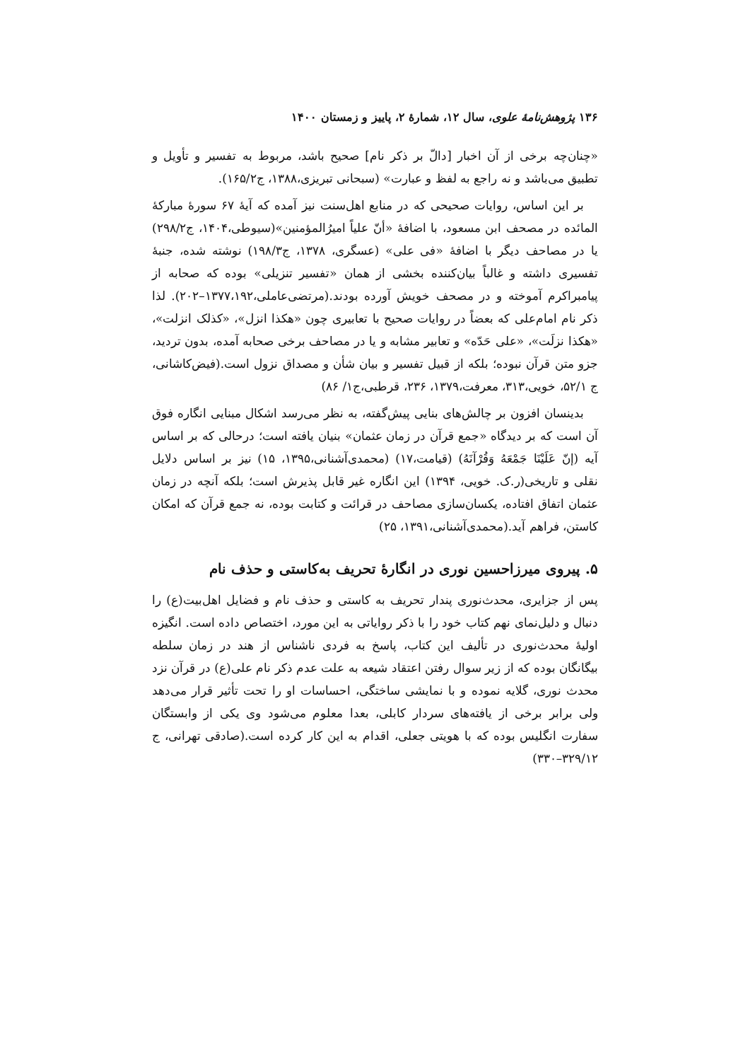۱۳۶ پژوهش‌نامهٔ علوی، سال ۱۲، شمارهٔ ۲، پاییز و زمستان ۱۴۰۰
«چنان‌چه برخی از آن اخبار [دالّ بر ذکر نام] صحیح باشد، مربوط به تفسیر و تأویل و تطبیق می‌باشد و نه راجع به لفظ و عبارت» (سبحانی تبریزی،۱۳۸۸، ج۱۶۵/۲).
بر این اساس، روایات صحیحی که در منابع اهل‌سنت نیز آمده که آیهٔ ۶۷ سورهٔ مبارکهٔ المائده در مصحف ابن مسعود، با اضافهٔ «أنّ علیاً امیرُالمؤمنین»(سیوطی،۱۴۰۴، ج۲۹۸/۲) یا در مصاحف دیگر با اضافهٔ «فی علی» (عسگری، ۱۳۷۸، ج۱۹۸/۳) نوشته شده، جنبهٔ تفسیری داشته و غالباً بیان‌کننده بخشی از همان «تفسیر تنزیلی» بوده که صحابه از پیامبراکرم آموخته و در مصحف خویش آورده بودند.(مرتضی‌عاملی،۱۳۷۷،۱۹۲–۲۰۲). لذا ذکر نام امام‌علی که بعضاً در روایات صحیح با تعابیری چون «هکذا انزل»، «کذلک انزلت»، «هکذا نزلَت»، «علی حَدّه» و تعابیر مشابه و یا در مصاحف برخی صحابه آمده، بدون تردید، جزو متن قرآن نبوده؛ بلکه از قبیل تفسیر و بیان شأن و مصداق نزول است.(فیض‌کاشانی، ج ۵۲/۱، خویی،۳۱۳، معرفت،۱۳۷۹، ۲۳۶، قرطبی،ج۱/ ۸۶)
بدینسان افزون بر چالش‌های بنایی پیش‌گفته، به نظر می‌رسد اشکال مبنایی انگاره فوق آن است که بر دیدگاه «جمع قرآن در زمان عثمان» بنیان یافته است؛ درحالی که بر اساس آیه (إنّ عَلَیْنَا جَمْعَهُ وَقُرْآنَهُ) (قیامت،۱۷) (محمدی‌آشنانی،۱۳۹۵، ۱۵) نیز بر اساس دلایل نقلی و تاریخی(ر.ک. خویی، ۱۳۹۴) این انگاره غیر قابل پذیرش است؛ بلکه آنچه در زمان عثمان اتفاق افتاده، یکسان‌سازی مصاحف در قرائت و کتابت بوده، نه جمع قرآن که امکان کاستن، فراهم آید.(محمدی‌آشنانی،۱۳۹۱، ۲۵)
۵. پیروی میرزاحسین نوری در انگارهٔ تحریف به‌کاستی و حذف نام
پس از جزایری، محدث‌نوری پندار تحریف به کاستی و حذف نام و فضایل اهل‌بیت(ع) را دنبال و دلیل‌نمای نهم کتاب خود را با ذکر روایاتی به این مورد، اختصاص داده است. انگیزه اولیهٔ محدث‌نوری در تألیف این کتاب، پاسخ به فردی ناشناس از هند در زمان سلطه بیگانگان بوده که از زیر سوال رفتن اعتقاد شیعه به علت عدم ذکر نام علی(ع) در قرآن نزد محدث نوری، گلایه نموده و با نمایشی ساختگی، احساسات او را تحت تأثیر قرار می‌دهد ولی برابر برخی از یافته‌های سردار کابلی، بعدا معلوم می‌شود وی یکی از وابستگان سفارت انگلیس بوده که با هویتی جعلی، اقدام به این کار کرده است.(صادقی تهرانی، ج ۳۲۹/۱۲–۳۳۰)